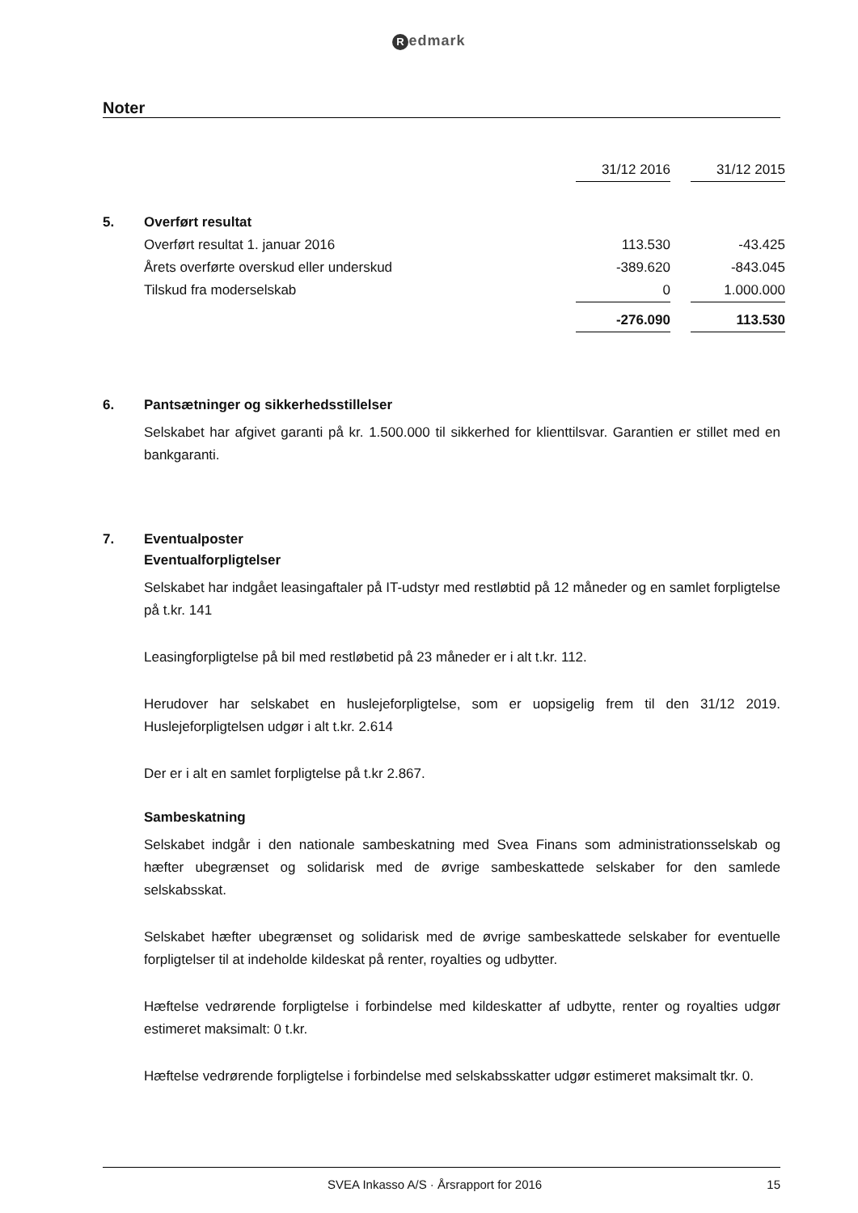Redmark
Noter
| | | 31/12 2016 | | 31/12 2015 |
| 5. | Overført resultat | | | |
| | Overført resultat 1. januar 2016 | 113.530 | | -43.425 |
| | Årets overførte overskud eller underskud | -389.620 | | -843.045 |
| | Tilskud fra moderselskab | 0 | | 1.000.000 |
| | | -276.090 | | 113.530 |
6. Pantsætninger og sikkerhedsstillelser
Selskabet har afgivet garanti på kr. 1.500.000 til sikkerhed for klienttilsvar. Garantien er stillet med en bankgaranti.
7. Eventualposter
Eventualforpligtelser
Selskabet har indgået leasingaftaler på IT-udstyr med restløbtid på 12 måneder og en samlet forpligtelse på t.kr. 141
Leasingforpligtelse på bil med restløbetid på 23 måneder er i alt t.kr. 112.
Herudover har selskabet en huslejeforpligtelse, som er uopsigelig frem til den 31/12 2019. Huslejeforpligtelsen udgør i alt t.kr. 2.614
Der er i alt en samlet forpligtelse på t.kr 2.867.
Sambeskatning
Selskabet indgår i den nationale sambeskatning med Svea Finans som administrationsselskab og hæfter ubegrænset og solidarisk med de øvrige sambeskattede selskaber for den samlede selskabsskat.
Selskabet hæfter ubegrænset og solidarisk med de øvrige sambeskattede selskaber for eventuelle forpligtelser til at indeholde kildeskat på renter, royalties og udbytter.
Hæftelse vedrørende forpligtelse i forbindelse med kildeskatter af udbytte, renter og royalties udgør estimeret maksimalt: 0 t.kr.
Hæftelse vedrørende forpligtelse i forbindelse med selskabsskatter udgør estimeret maksimalt tkr. 0.
SVEA Inkasso A/S · Årsrapport for 2016
15